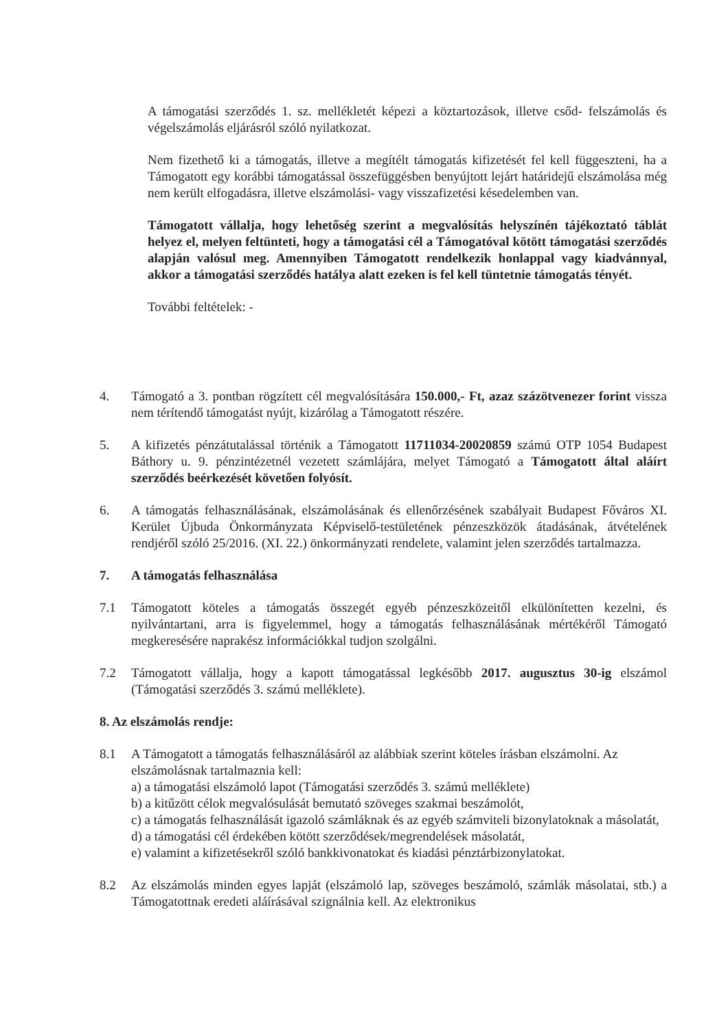A támogatási szerződés 1. sz. mellékletét képezi a köztartozások, illetve csőd- felszámolás és végelszámolás eljárásról szóló nyilatkozat.
Nem fizethető ki a támogatás, illetve a megítélt támogatás kifizetését fel kell függeszteni, ha a Támogatott egy korábbi támogatással összefüggésben benyújtott lejárt határidejű elszámolása még nem került elfogadásra, illetve elszámolási- vagy visszafizetési késedelemben van.
Támogatott vállalja, hogy lehetőség szerint a megvalósítás helyszínén tájékoztató táblát helyez el, melyen feltünteti, hogy a támogatási cél a Támogatóval kötött támogatási szerződés alapján valósul meg. Amennyiben Támogatott rendelkezik honlappal vagy kiadvánnyal, akkor a támogatási szerződés hatálya alatt ezeken is fel kell tüntetnie támogatás tényét.
További feltételek: -
4. Támogató a 3. pontban rögzített cél megvalósítására 150.000,- Ft, azaz százötvenezer forint vissza nem térítendő támogatást nyújt, kizárólag a Támogatott részére.
5. A kifizetés pénzátutalással történik a Támogatott 11711034-20020859 számú OTP 1054 Budapest Báthory u. 9. pénzintézetnél vezetett számlájára, melyet Támogató a Támogatott által aláírt szerződés beérkezését követően folyósít.
6. A támogatás felhasználásának, elszámolásának és ellenőrzésének szabályait Budapest Főváros XI. Kerület Újbuda Önkormányzata Képviselő-testületének pénzeszközök átadásának, átvételének rendjéről szóló 25/2016. (XI. 22.) önkormányzati rendelete, valamint jelen szerződés tartalmazza.
7. A támogatás felhasználása
7.1 Támogatott köteles a támogatás összegét egyéb pénzeszközeitől elkülönítetten kezelni, és nyilvántartani, arra is figyelemmel, hogy a támogatás felhasználásának mértékéről Támogató megkeresésére naprakész információkkal tudjon szolgálni.
7.2 Támogatott vállalja, hogy a kapott támogatással legkésőbb 2017. augusztus 30-ig elszámol (Támogatási szerződés 3. számú melléklete).
8. Az elszámolás rendje:
8.1 A Támogatott a támogatás felhasználásáról az alábbiak szerint köteles írásban elszámolni. Az elszámolásnak tartalmaznia kell:
a) a támogatási elszámoló lapot (Támogatási szerződés 3. számú melléklete)
b) a kitűzött célok megvalósulását bemutató szöveges szakmai beszámolót,
c) a támogatás felhasználását igazoló számláknak és az egyéb számviteli bizonylatoknak a másolatát,
d) a támogatási cél érdekében kötött szerződések/megrendelések másolatát,
e) valamint a kifizetésekről szóló bankkivonatokat és kiadási pénztárbizonylatokat.
8.2 Az elszámolás minden egyes lapját (elszámoló lap, szöveges beszámoló, számlák másolatai, stb.) a Támogatottnak eredeti aláírásával szignálnia kell. Az elektronikus